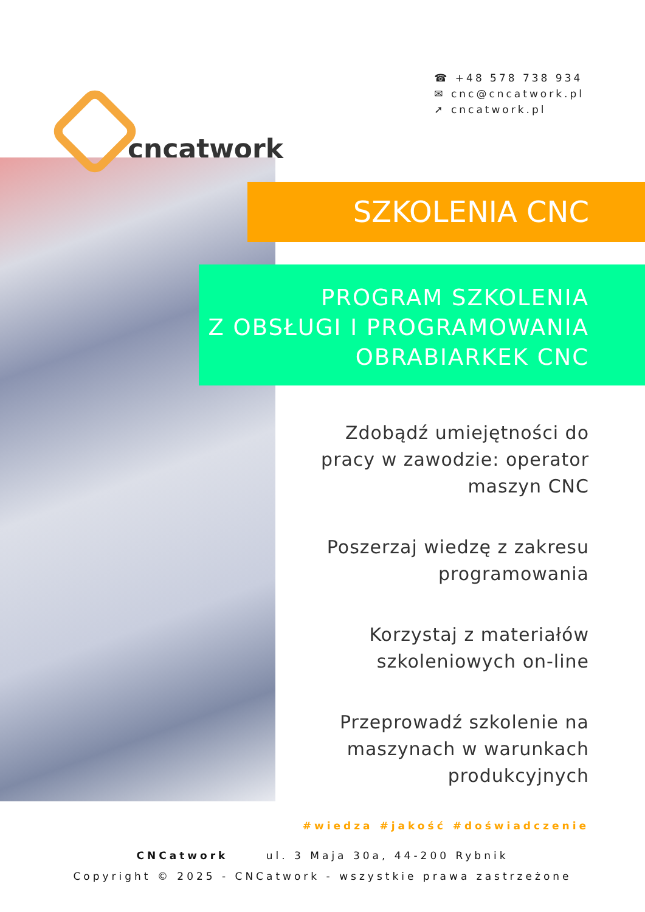cncatwork
☎ +48 578 738 934
✉ cnc@cncatwork.pl
➚ cncatwork.pl
SZKOLENIA CNC
PROGRAM SZKOLENIA
Z OBSŁUGI I PROGRAMOWANIA
OBRABIARKEK CNC
Zdobądź umiejętności do pracy w zawodzie: operator maszyn CNC
Poszerzaj wiedzę z zakresu programowania
Korzystaj z materiałów szkoleniowych on-line
Przeprowadź szkolenie na maszynach w warunkach produkcyjnych
#wiedza #jakość #doświadczenie
CNCatwork ul. 3 Maja 30a, 44-200 Rybnik
Copyright © 2025 - CNCatwork - wszystkie prawa zastrzeżone